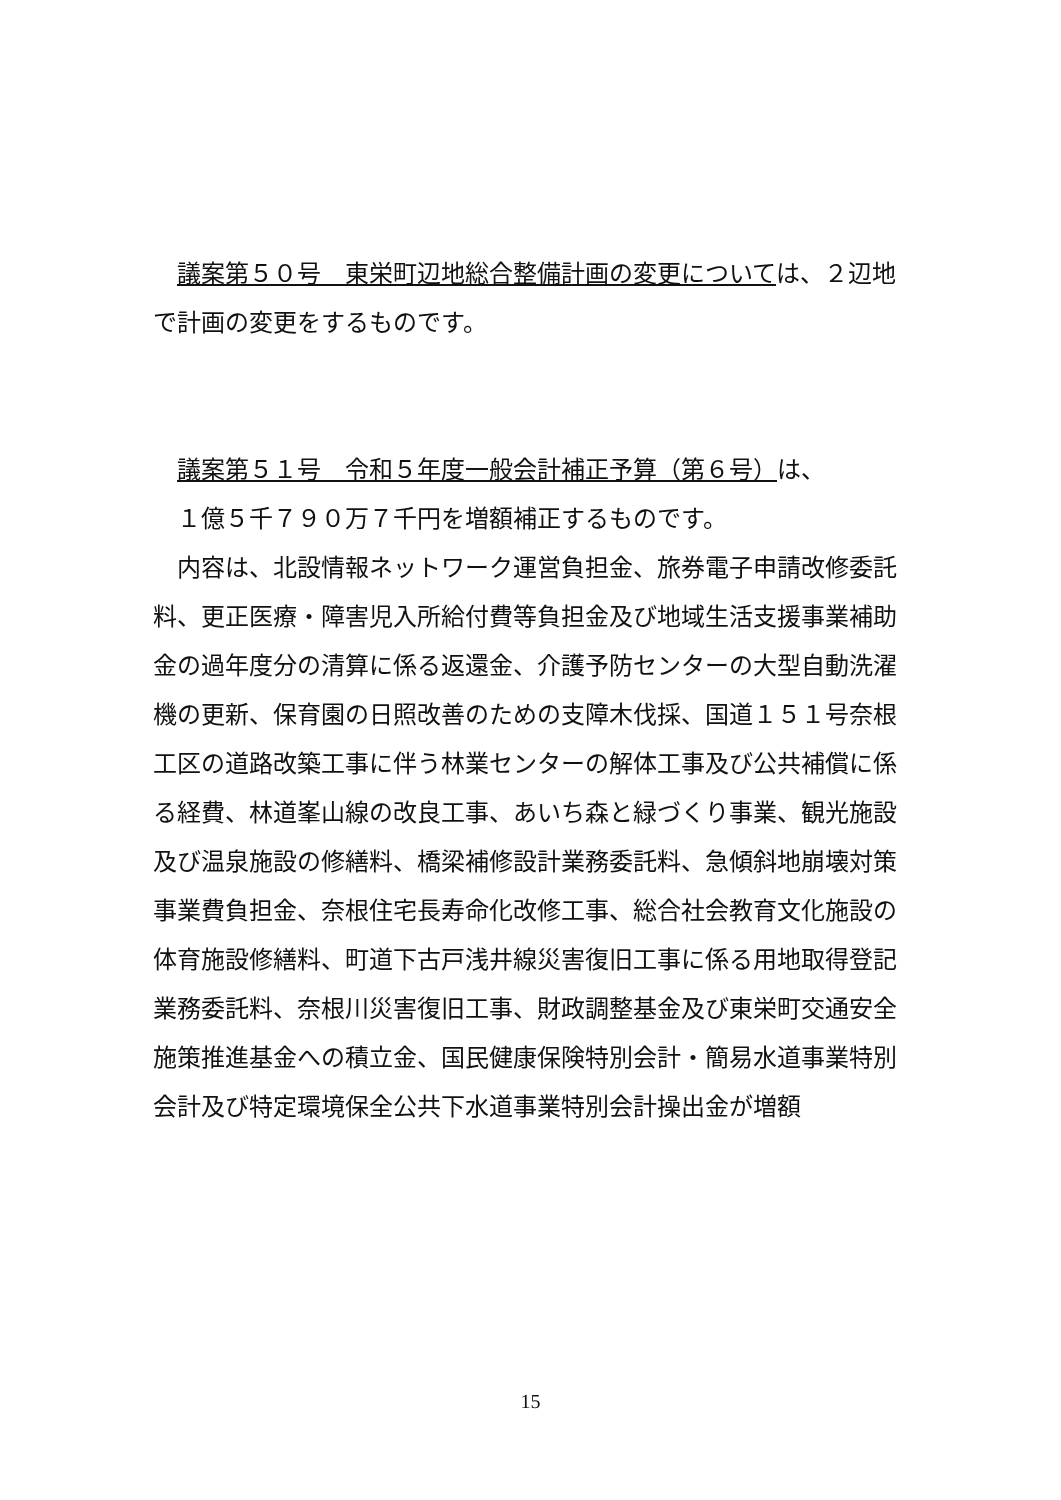議案第５０号　東栄町辺地総合整備計画の変更については、２辺地で計画の変更をするものです。
　議案第５１号　令和５年度一般会計補正予算（第６号）は、
　１億５千７９０万７千円を増額補正するものです。
　内容は、北設情報ネットワーク運営負担金、旅券電子申請改修委託料、更正医療・障害児入所給付費等負担金及び地域生活支援事業補助金の過年度分の清算に係る返還金、介護予防センターの大型自動洗濯機の更新、保育園の日照改善のための支障木伐採、国道１５１号奈根工区の道路改築工事に伴う林業センターの解体工事及び公共補償に係る経費、林道峯山線の改良工事、あいち森と緑づくり事業、観光施設及び温泉施設の修繕料、橋梁補修設計業務委託料、急傾斜地崩壊対策事業費負担金、奈根住宅長寿命化改修工事、総合社会教育文化施設の体育施設修繕料、町道下古戸浅井線災害復旧工事に係る用地取得登記業務委託料、奈根川災害復旧工事、財政調整基金及び東栄町交通安全施策推進基金への積立金、国民健康保険特別会計・簡易水道事業特別会計及び特定環境保全公共下水道事業特別会計操出金が増額
15